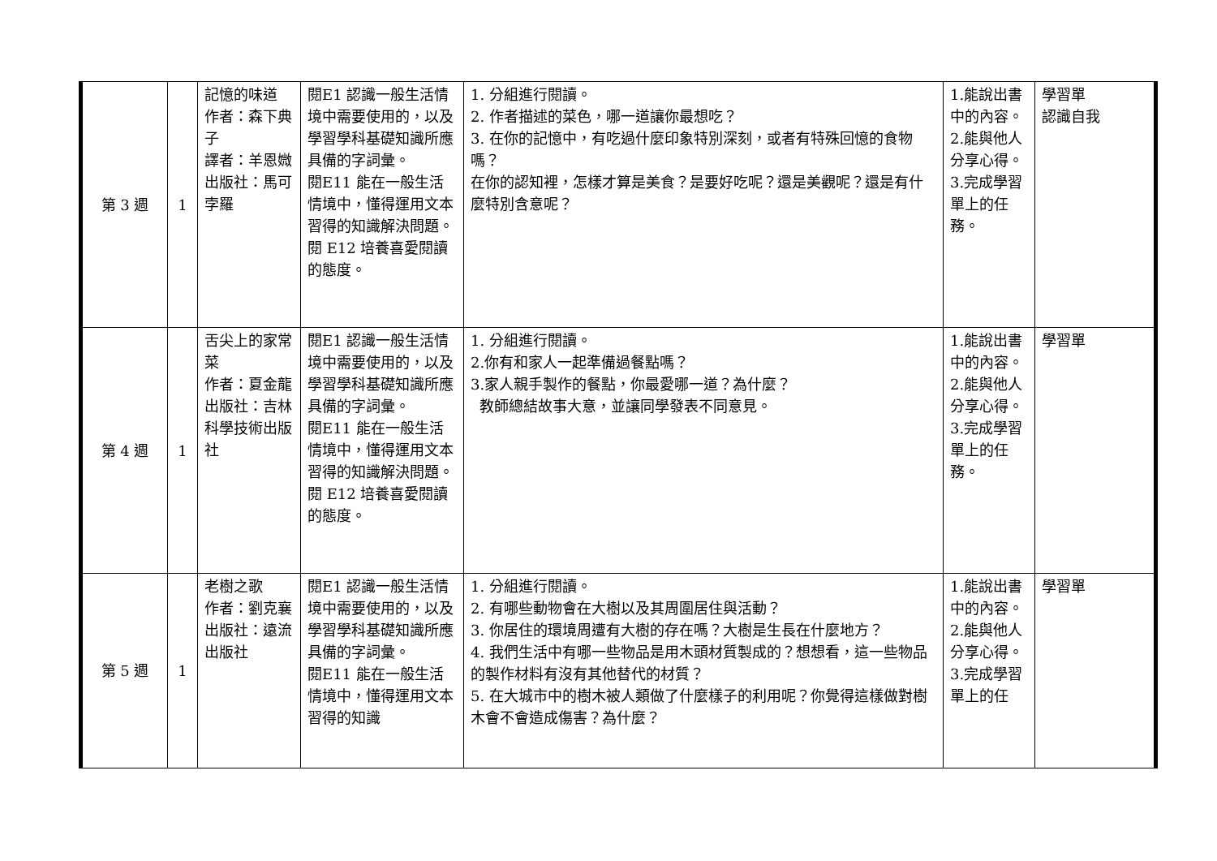| 第 3 週 | 1 | 記憶的味道 作者：森下典子 譯者：羊恩媺 出版社：馬可孛羅 | 閱E1 認識一般生活情境中需要使用的，以及學習學科基礎知識所應具備的字詞彙。 閱E11 能在一般生活情境中，懂得運用文本習得的知識解決問題。 閱 E12 培養喜愛閱讀的態度。 | 1. 分組進行閱讀。 2. 作者描述的菜色，哪一道讓你最想吃？ 3. 在你的記憶中，有吃過什麼印象特別深刻，或者有特殊回憶的食物嗎？ 在你的認知裡，怎樣才算是美食？是要好吃呢？還是美觀呢？還是有什麼特別含意呢？ | 1.能說出書中的內容。 2.能與他人分享心得。 3.完成學習單上的任務。 | 學習單 認識自我 |
| 第 4 週 | 1 | 舌尖上的家常菜 作者：夏金龍 出版社：吉林科學技術出版社 | 閱E1 認識一般生活情境中需要使用的，以及學習學科基礎知識所應具備的字詞彙。 閱E11 能在一般生活情境中，懂得運用文本習得的知識解決問題。 閱 E12 培養喜愛閱讀的態度。 | 1. 分組進行閱讀。 2.你有和家人一起準備過餐點嗎？ 3.家人親手製作的餐點，你最愛哪一道？為什麼？ 教師總結故事大意，並讓同學發表不同意見。 | 1.能說出書中的內容。 2.能與他人分享心得。 3.完成學習單上的任務。 | 學習單 |
| 第 5 週 | 1 | 老樹之歌 作者：劉克襄 出版社：遠流出版社 | 閱E1 認識一般生活情境中需要使用的，以及學習學科基礎知識所應具備的字詞彙。 閱E11 能在一般生活情境中，懂得運用文本習得的知識 | 1. 分組進行閱讀。 2. 有哪些動物會在大樹以及其周圍居住與活動？ 3. 你居住的環境周遭有大樹的存在嗎？大樹是生長在什麼地方？ 4. 我們生活中有哪一些物品是用木頭材質製成的？想想看，這一些物品的製作材料有沒有其他替代的材質？ 5. 在大城市中的樹木被人類做了什麼樣子的利用呢？你覺得這樣做對樹木會不會造成傷害？為什麼？ | 1.能說出書中的內容。 2.能與他人分享心得。 3.完成學習單上的任 | 學習單 |